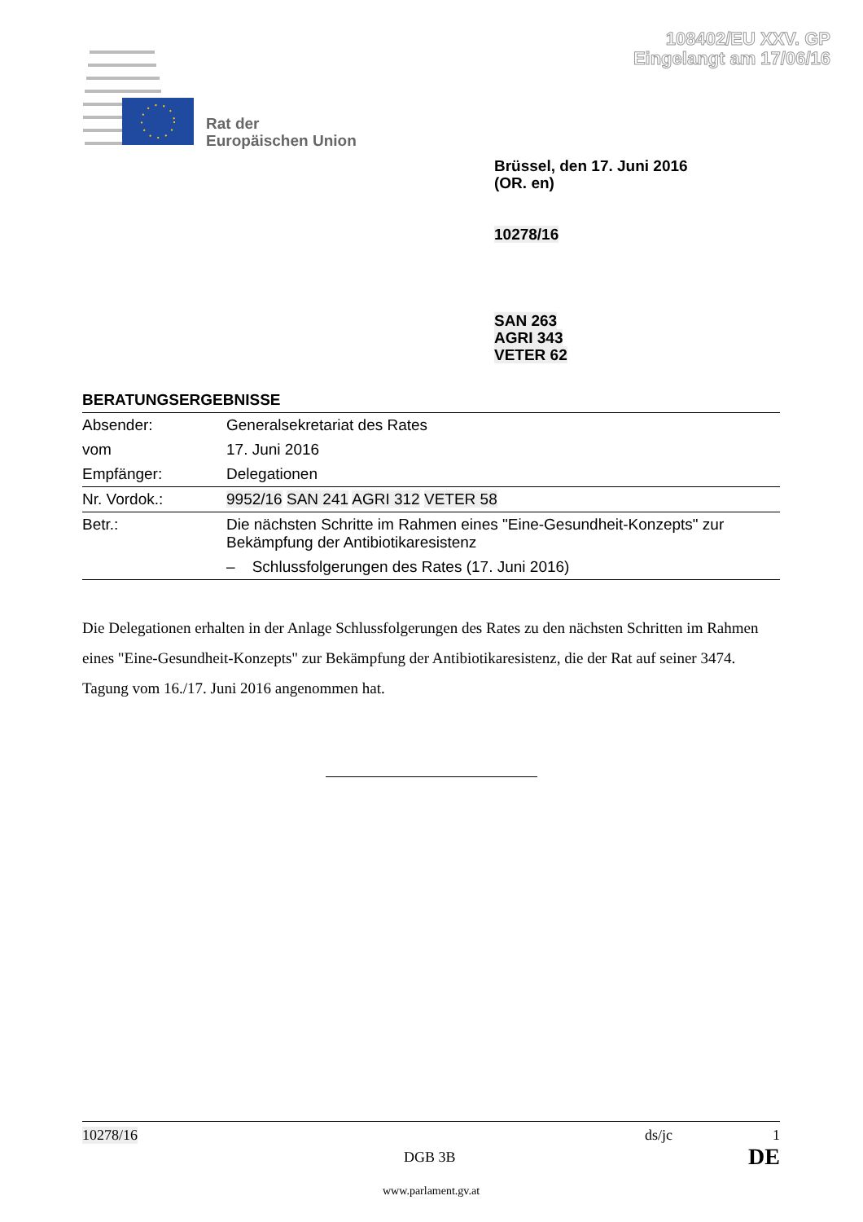108402/EU XXV. GP
Eingelangt am 17/06/16
Rat der
Europäischen Union
Brüssel, den 17. Juni 2016
(OR. en)
10278/16
SAN 263
AGRI 343
VETER 62
BERATUNGSERGEBNISSE
| Absender: | Generalsekretariat des Rates |
| vom | 17. Juni 2016 |
| Empfänger: | Delegationen |
| Nr. Vordok.: | 9952/16 SAN 241 AGRI 312 VETER 58 |
| Betr.: | Die nächsten Schritte im Rahmen eines "Eine-Gesundheit-Konzepts" zur Bekämpfung der Antibiotikaresistenz – Schlussfolgerungen des Rates (17. Juni 2016) |
Die Delegationen erhalten in der Anlage Schlussfolgerungen des Rates zu den nächsten Schritten im Rahmen eines "Eine-Gesundheit-Konzepts" zur Bekämpfung der Antibiotikaresistenz, die der Rat auf seiner 3474. Tagung vom 16./17. Juni 2016 angenommen hat.
10278/16 ds/jc 1
DGB 3B DE
www.parlament.gv.at